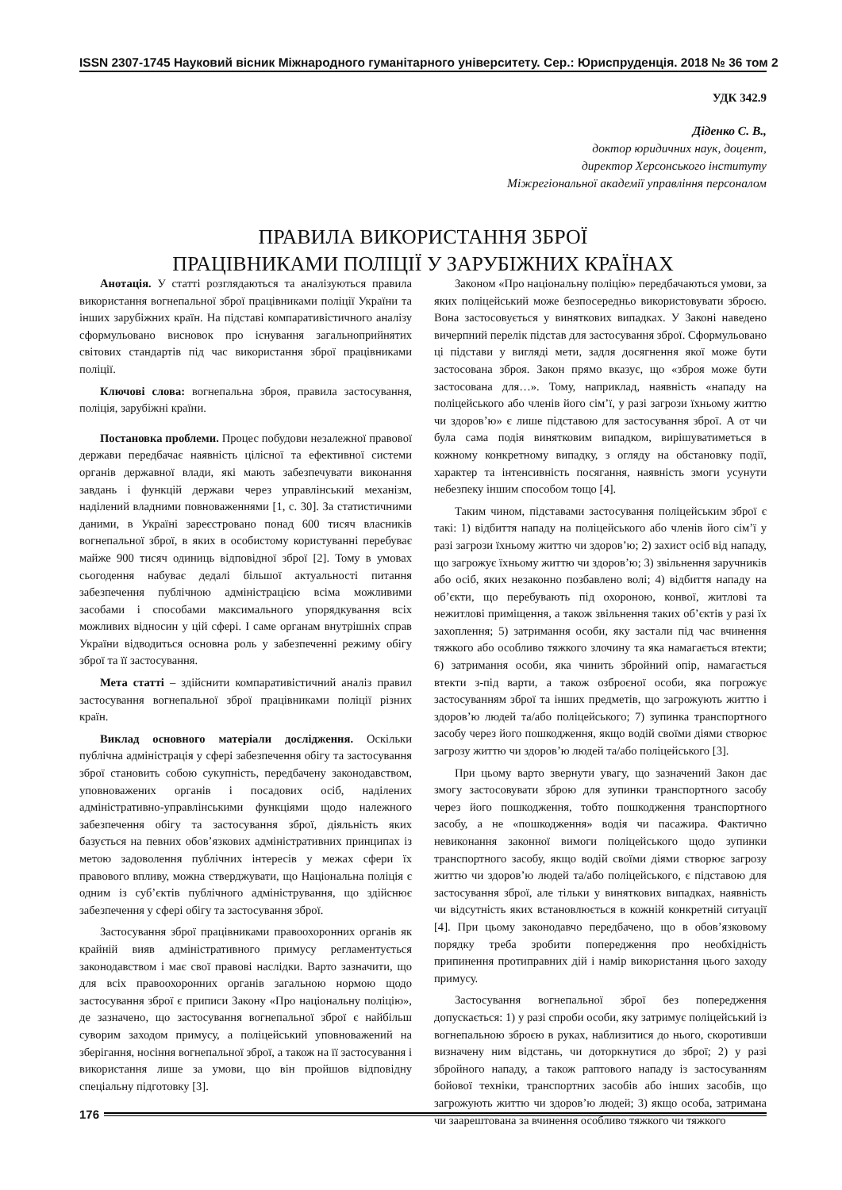ISSN 2307-1745 Науковий вісник Міжнародного гуманітарного університету. Сер.: Юриспруденція. 2018 № 36 том 2
УДК 342.9
Діденко С. В.,
доктор юридичних наук, доцент,
директор Херсонського інституту
Міжрегіональної академії управління персоналом
ПРАВИЛА ВИКОРИСТАННЯ ЗБРОЇ
ПРАЦІВНИКАМИ ПОЛІЦІЇ У ЗАРУБІЖНИХ КРАЇНАХ
Анотація. У статті розглядаються та аналізуються правила використання вогнепальної зброї працівниками поліції України та інших зарубіжних країн. На підставі компаративістичного аналізу сформульовано висновок про існування загальноприйнятих світових стандартів під час використання зброї працівниками поліції.
Ключові слова: вогнепальна зброя, правила застосування, поліція, зарубіжні країни.
Постановка проблеми. Процес побудови незалежної правової держави передбачає наявність цілісної та ефективної системи органів державної влади, які мають забезпечувати виконання завдань і функцій держави через управлінський механізм, наділений владними повноваженнями [1, с. 30]. За статистичними даними, в Україні зареєстровано понад 600 тисяч власників вогнепальної зброї, в яких в особистому користуванні перебуває майже 900 тисяч одиниць відповідної зброї [2]. Тому в умовах сьогодення набуває дедалі більшої актуальності питання забезпечення публічною адміністрацією всіма можливими засобами і способами максимального упорядкування всіх можливих відносин у цій сфері. І саме органам внутрішніх справ України відводиться основна роль у забезпеченні режиму обігу зброї та її застосування.
Мета статті – здійснити компаративістичний аналіз правил застосування вогнепальної зброї працівниками поліції різних країн.
Виклад основного матеріали дослідження. Оскільки публічна адміністрація у сфері забезпечення обігу та застосування зброї становить собою сукупність, передбачену законодавством, уповноважених органів і посадових осіб, наділених адміністративно-управлінськими функціями щодо належного забезпечення обігу та застосування зброї, діяльність яких базується на певних обов’язкових адміністративних принципах із метою задоволення публічних інтересів у межах сфери їх правового впливу, можна стверджувати, що Національна поліція є одним із суб’єктів публічного адміністрування, що здійснює забезпечення у сфері обігу та застосування зброї.
Застосування зброї працівниками правоохоронних органів як крайній вияв адміністративного примусу регламентується законодавством і має свої правові наслідки. Варто зазначити, що для всіх правоохоронних органів загальною нормою щодо застосування зброї є приписи Закону «Про національну поліцію», де зазначено, що застосування вогнепальної зброї є найбільш суворим заходом примусу, а поліцейський уповноважений на зберігання, носіння вогнепальної зброї, а також на її застосування і використання лише за умови, що він пройшов відповідну спеціальну підготовку [3].
Законом «Про національну поліцію» передбачаються умови, за яких поліцейський може безпосередньо використовувати зброєю. Вона застосовується у виняткових випадках. У Законі наведено вичерпний перелік підстав для застосування зброї. Сформульовано ці підстави у вигляді мети, задля досягнення якої може бути застосована зброя. Закон прямо вказує, що «зброя може бути застосована для…». Тому, наприклад, наявність «нападу на поліцейського або членів його сім’ї, у разі загрози їхньому життю чи здоров’ю» є лише підставою для застосування зброї. А от чи була сама подія винятковим випадком, вирішуватиметься в кожному конкретному випадку, з огляду на обстановку події, характер та інтенсивність посягання, наявність змоги усунути небезпеку іншим способом тощо [4].
Таким чином, підставами застосування поліцейським зброї є такі: 1) відбиття нападу на поліцейського або членів його сім’ї у разі загрози їхньому життю чи здоров’ю; 2) захист осіб від нападу, що загрожує їхньому життю чи здоров’ю; 3) звільнення заручників або осіб, яких незаконно позбавлено волі; 4) відбиття нападу на об’єкти, що перебувають під охороною, конвої, житлові та нежитлові приміщення, а також звільнення таких об’єктів у разі їх захоплення; 5) затримання особи, яку застали під час вчинення тяжкого або особливо тяжкого злочину та яка намагається втекти; 6) затримання особи, яка чинить збройний опір, намагається втекти з-під варти, а також озброєної особи, яка погрожує застосуванням зброї та інших предметів, що загрожують життю і здоров’ю людей та/або поліцейського; 7) зупинка транспортного засобу через його пошкодження, якщо водій своїми діями створює загрозу життю чи здоров’ю людей та/або поліцейського [3].
При цьому варто звернути увагу, що зазначений Закон дає змогу застосовувати зброю для зупинки транспортного засобу через його пошкодження, тобто пошкодження транспортного засобу, а не «пошкодження» водія чи пасажира. Фактично невиконання законної вимоги поліцейського щодо зупинки транспортного засобу, якщо водій своїми діями створює загрозу життю чи здоров’ю людей та/або поліцейського, є підставою для застосування зброї, але тільки у виняткових випадках, наявність чи відсутність яких встановлюється в кожній конкретній ситуації [4]. При цьому законодавчо передбачено, що в обов’язковому порядку треба зробити попередження про необхідність припинення протиправних дій і намір використання цього заходу примусу.
Застосування вогнепальної зброї без попередження допускається: 1) у разі спроби особи, яку затримує поліцейський із вогнепальною зброєю в руках, наблизитися до нього, скоротивши визначену ним відстань, чи доторкнутися до зброї; 2) у разі збройного нападу, а також раптового нападу із застосуванням бойової техніки, транспортних засобів або інших засобів, що загрожують життю чи здоров’ю людей; 3) якщо особа, затримана чи заарештована за вчинення особливо тяжкого чи тяжкого
176